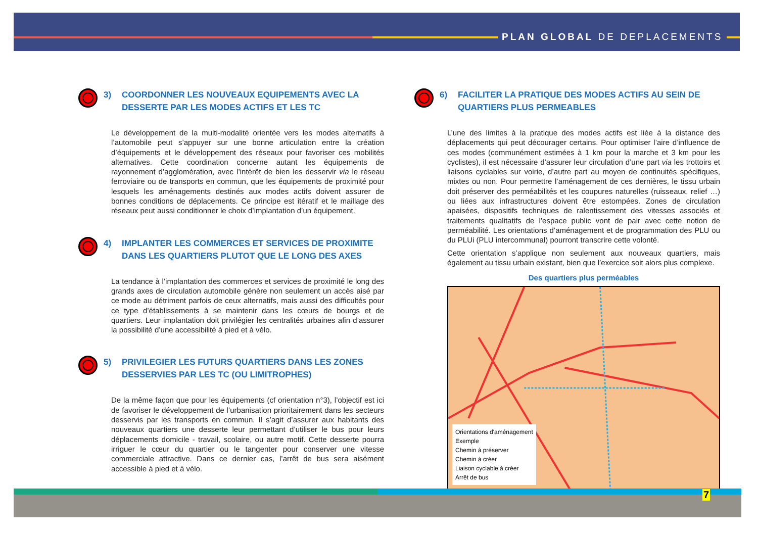PLAN GLOBAL DE DEPLACEMENTS
3) COORDONNER LES NOUVEAUX EQUIPEMENTS AVEC LA DESSERTE PAR LES MODES ACTIFS ET LES TC
Le développement de la multi-modalité orientée vers les modes alternatifs à l’automobile peut s’appuyer sur une bonne articulation entre la création d’équipements et le développement des réseaux pour favoriser ces mobilités alternatives. Cette coordination concerne autant les équipements de rayonnement d’agglomération, avec l’intérêt de bien les desservir via le réseau ferroviaire ou de transports en commun, que les équipements de proximité pour lesquels les aménagements destinés aux modes actifs doivent assurer de bonnes conditions de déplacements. Ce principe est itératif et le maillage des réseaux peut aussi conditionner le choix d’implantation d’un équipement.
4) IMPLANTER LES COMMERCES ET SERVICES DE PROXIMITE DANS LES QUARTIERS PLUTOT QUE LE LONG DES AXES
La tendance à l’implantation des commerces et services de proximité le long des grands axes de circulation automobile génère non seulement un accès aisé par ce mode au détriment parfois de ceux alternatifs, mais aussi des difficultés pour ce type d’établissements à se maintenir dans les cœurs de bourgs et de quartiers. Leur implantation doit privilégier les centralités urbaines afin d’assurer la possibilité d’une accessibilité à pied et à vélo.
5) PRIVILEGIER LES FUTURS QUARTIERS DANS LES ZONES DESSERVIES PAR LES TC (OU LIMITROPHES)
De la même façon que pour les équipements (cf orientation n°3), l’objectif est ici de favoriser le développement de l’urbanisation prioritairement dans les secteurs desservis par les transports en commun. Il s’agit d’assurer aux habitants des nouveaux quartiers une desserte leur permettant d’utiliser le bus pour leurs déplacements domicile - travail, scolaire, ou autre motif. Cette desserte pourra irriguer le cœur du quartier ou le tangenter pour conserver une vitesse commerciale attractive. Dans ce dernier cas, l’arrêt de bus sera aisément accessible à pied et à vélo.
6) FACILITER LA PRATIQUE DES MODES ACTIFS AU SEIN DE QUARTIERS PLUS PERMEABLES
L’une des limites à la pratique des modes actifs est liée à la distance des déplacements qui peut décourager certains. Pour optimiser l’aire d’influence de ces modes (communément estimées à 1 km pour la marche et 3 km pour les cyclistes), il est nécessaire d’assurer leur circulation d’une part via les trottoirs et liaisons cyclables sur voirie, d’autre part au moyen de continuités spécifiques, mixtes ou non. Pour permettre l’aménagement de ces dernières, le tissu urbain doit préserver des perméabilités et les coupures naturelles (ruisseaux, relief …) ou liées aux infrastructures doivent être estompées. Zones de circulation apaisées, dispositifs techniques de ralentissement des vitesses associés et traitements qualitatifs de l’espace public vont de pair avec cette notion de perméabilité. Les orientations d’aménagement et de programmation des PLU ou du PLUi (PLU intercommunal) pourront transcrire cette volonté.
Cette orientation s’applique non seulement aux nouveaux quartiers, mais également au tissu urbain existant, bien que l’exercice soit alors plus complexe.
Des quartiers plus perméables
Orientations d'aménagement
Exemple
Chemin à préserver
Chemin à créer
Liaison cyclable à créer
Arrêt de bus
7